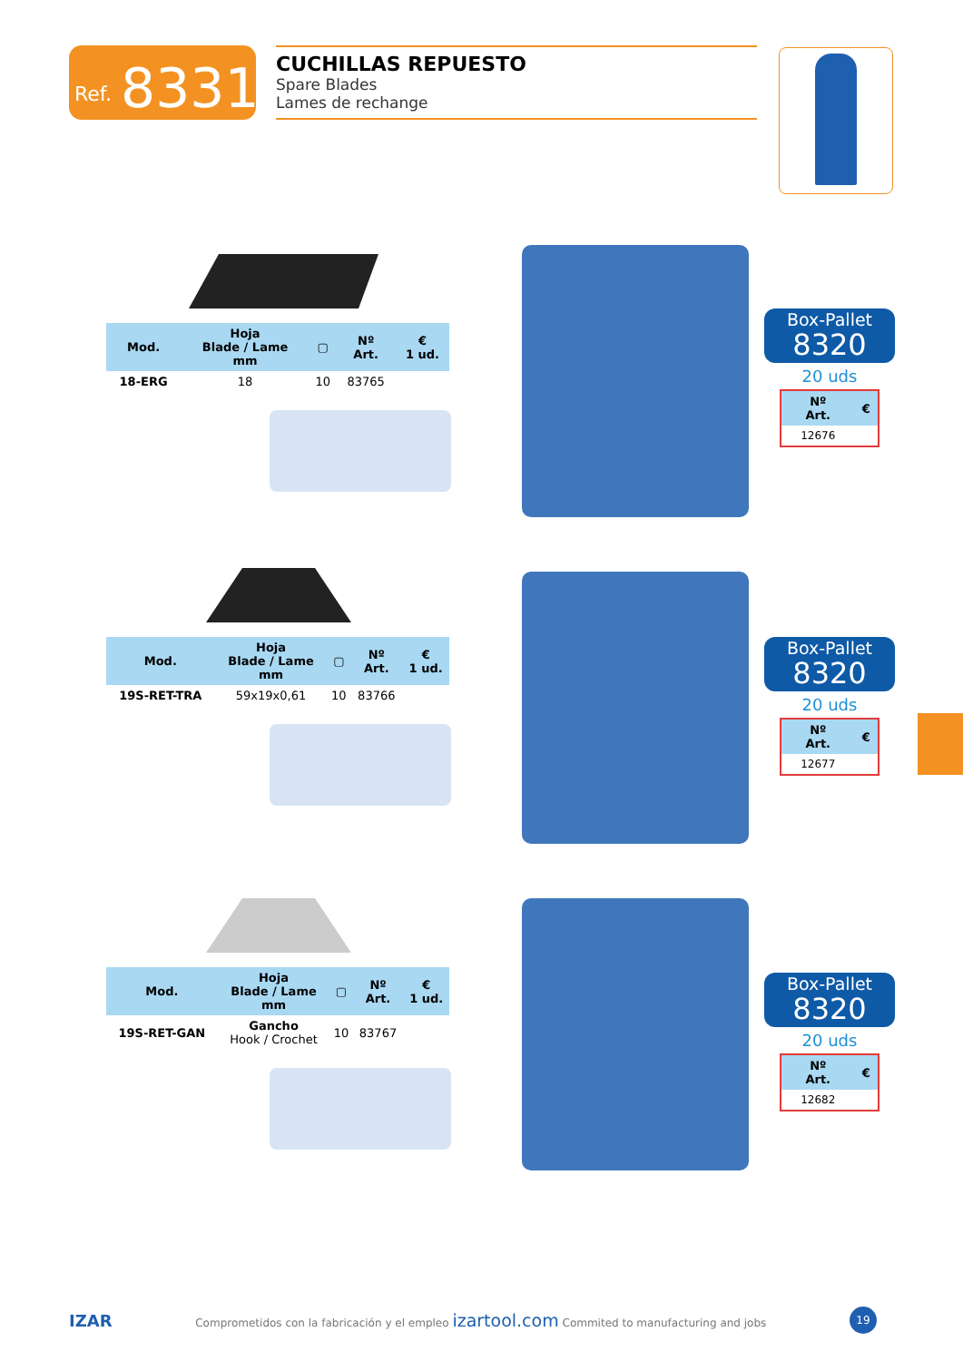Ref. 8331
CUCHILLAS REPUESTO
Spare Blades
Lames de rechange
| Mod. | Hoja Blade / Lame mm | ▢ | Nº Art. | € 1 ud. |
| --- | --- | --- | --- | --- |
| 18-ERG | 18 | 10 | 83765 | |
Box-Pallet
8320
20 uds
| Nº Art. | € |
| --- | --- |
| 12676 | |
| Mod. | Hoja Blade / Lame mm | ▢ | Nº Art. | € 1 ud. |
| --- | --- | --- | --- | --- |
| 19S-RET-TRA | 59x19x0,61 | 10 | 83766 | |
Box-Pallet
8320
20 uds
| Nº Art. | € |
| --- | --- |
| 12677 | |
| Mod. | Hoja Blade / Lame mm | ▢ | Nº Art. | € 1 ud. |
| --- | --- | --- | --- | --- |
| 19S-RET-GAN | Gancho Hook / Crochet | 10 | 83767 | |
Box-Pallet
8320
20 uds
| Nº Art. | € |
| --- | --- |
| 12682 | |
IZAR Comprometidos con la fabricación y el empleo izartool.com Commited to manufacturing and jobs 19